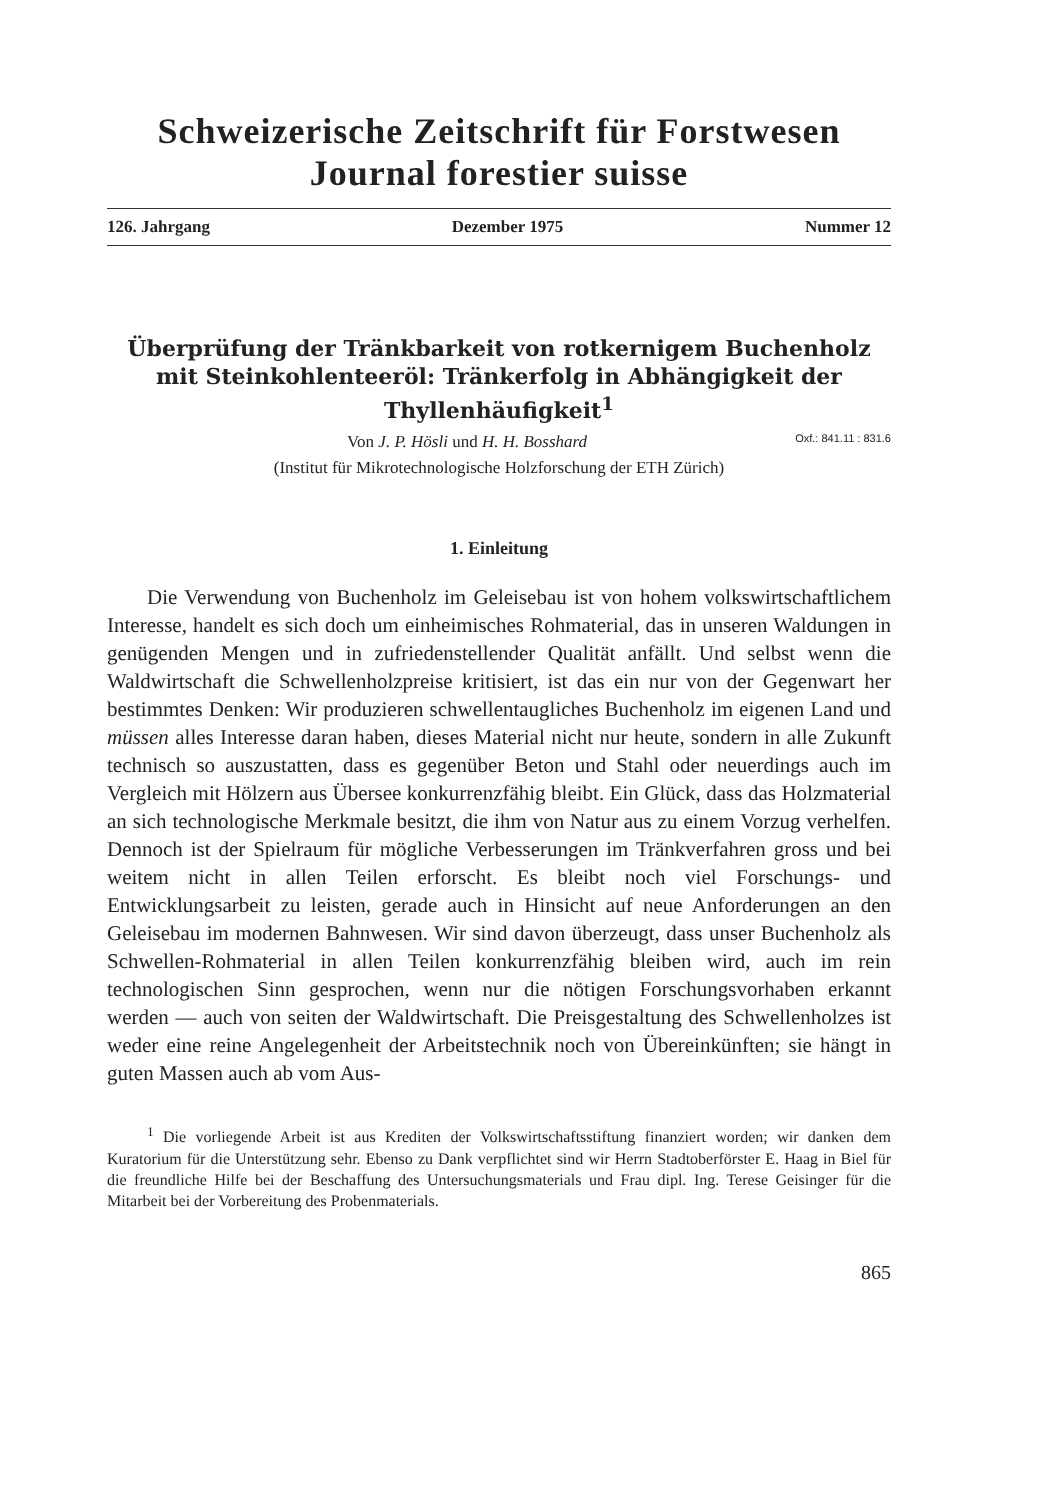Schweizerische Zeitschrift für Forstwesen
Journal forestier suisse
126. Jahrgang Dezember 1975 Nummer 12
Überprüfung der Tränkbarkeit von rotkernigem Buchenholz mit Steinkohlenteeröl: Tränkerfolg in Abhängigkeit der Thyllenhäufigkeit<sup>1</sup>
Von J. P. Hösli und H. H. Bosshard Oxf.: 841.11 : 831.6
(Institut für Mikrotechnologische Holzforschung der ETH Zürich)
1. Einleitung
Die Verwendung von Buchenholz im Geleisebau ist von hohem volkswirtschaftlichem Interesse, handelt es sich doch um einheimisches Rohmaterial, das in unseren Waldungen in genügenden Mengen und in zufriedenstellender Qualität anfällt. Und selbst wenn die Waldwirtschaft die Schwellenholzpreise kritisiert, ist das ein nur von der Gegenwart her bestimmtes Denken: Wir produzieren schwellentaugliches Buchenholz im eigenen Land und müssen alles Interesse daran haben, dieses Material nicht nur heute, sondern in alle Zukunft technisch so auszustatten, dass es gegenüber Beton und Stahl oder neuerdings auch im Vergleich mit Hölzern aus Übersee konkurrenzfähig bleibt. Ein Glück, dass das Holzmaterial an sich technologische Merkmale besitzt, die ihm von Natur aus zu einem Vorzug verhelfen. Dennoch ist der Spielraum für mögliche Verbesserungen im Tränkverfahren gross und bei weitem nicht in allen Teilen erforscht. Es bleibt noch viel Forschungs- und Entwicklungsarbeit zu leisten, gerade auch in Hinsicht auf neue Anforderungen an den Geleisebau im modernen Bahnwesen. Wir sind davon überzeugt, dass unser Buchenholz als Schwellen-Rohmaterial in allen Teilen konkurrenzfähig bleiben wird, auch im rein technologischen Sinn gesprochen, wenn nur die nötigen Forschungsvorhaben erkannt werden — auch von seiten der Waldwirtschaft. Die Preisgestaltung des Schwellenholzes ist weder eine reine Angelegenheit der Arbeitstechnik noch von Übereinkünften; sie hängt in guten Massen auch ab vom Aus-
<sup>1</sup> Die vorliegende Arbeit ist aus Krediten der Volkswirtschaftsstiftung finanziert worden; wir danken dem Kuratorium für die Unterstützung sehr. Ebenso zu Dank verpflichtet sind wir Herrn Stadtoberförster E. Haag in Biel für die freundliche Hilfe bei der Beschaffung des Untersuchungsmaterials und Frau dipl. Ing. Terese Geisinger für die Mitarbeit bei der Vorbereitung des Probenmaterials.
865